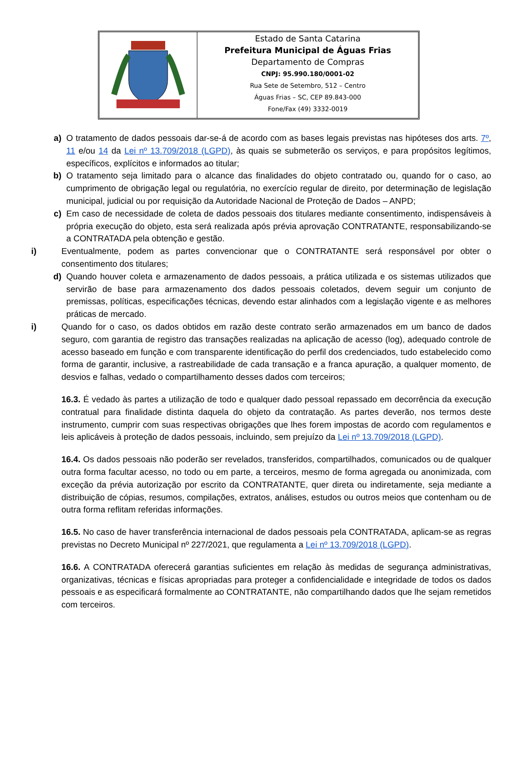Estado de Santa Catarina
Prefeitura Municipal de Águas Frias
Departamento de Compras
CNPJ: 95.990.180/0001-02
Rua Sete de Setembro, 512 – Centro
Águas Frias – SC, CEP 89.843-000
Fone/Fax (49) 3332-0019
a) O tratamento de dados pessoais dar-se-á de acordo com as bases legais previstas nas hipóteses dos arts. 7º, 11 e/ou 14 da Lei nº 13.709/2018 (LGPD), às quais se submeterão os serviços, e para propósitos legítimos, específicos, explícitos e informados ao titular;
b) O tratamento seja limitado para o alcance das finalidades do objeto contratado ou, quando for o caso, ao cumprimento de obrigação legal ou regulatória, no exercício regular de direito, por determinação de legislação municipal, judicial ou por requisição da Autoridade Nacional de Proteção de Dados – ANPD;
c) Em caso de necessidade de coleta de dados pessoais dos titulares mediante consentimento, indispensáveis à própria execução do objeto, esta será realizada após prévia aprovação CONTRATANTE, responsabilizando-se a CONTRATADA pela obtenção e gestão.
i) Eventualmente, podem as partes convencionar que o CONTRATANTE será responsável por obter o consentimento dos titulares;
d) Quando houver coleta e armazenamento de dados pessoais, a prática utilizada e os sistemas utilizados que servirão de base para armazenamento dos dados pessoais coletados, devem seguir um conjunto de premissas, políticas, especificações técnicas, devendo estar alinhados com a legislação vigente e as melhores práticas de mercado.
i) Quando for o caso, os dados obtidos em razão deste contrato serão armazenados em um banco de dados seguro, com garantia de registro das transações realizadas na aplicação de acesso (log), adequado controle de acesso baseado em função e com transparente identificação do perfil dos credenciados, tudo estabelecido como forma de garantir, inclusive, a rastreabilidade de cada transação e a franca apuração, a qualquer momento, de desvios e falhas, vedado o compartilhamento desses dados com terceiros;
16.3. É vedado às partes a utilização de todo e qualquer dado pessoal repassado em decorrência da execução contratual para finalidade distinta daquela do objeto da contratação. As partes deverão, nos termos deste instrumento, cumprir com suas respectivas obrigações que lhes forem impostas de acordo com regulamentos e leis aplicáveis à proteção de dados pessoais, incluindo, sem prejuízo da Lei nº 13.709/2018 (LGPD).
16.4. Os dados pessoais não poderão ser revelados, transferidos, compartilhados, comunicados ou de qualquer outra forma facultar acesso, no todo ou em parte, a terceiros, mesmo de forma agregada ou anonimizada, com exceção da prévia autorização por escrito da CONTRATANTE, quer direta ou indiretamente, seja mediante a distribuição de cópias, resumos, compilações, extratos, análises, estudos ou outros meios que contenham ou de outra forma reflitam referidas informações.
16.5. No caso de haver transferência internacional de dados pessoais pela CONTRATADA, aplicam-se as regras previstas no Decreto Municipal nº 227/2021, que regulamenta a Lei nº 13.709/2018 (LGPD).
16.6. A CONTRATADA oferecerá garantias suficientes em relação às medidas de segurança administrativas, organizativas, técnicas e físicas apropriadas para proteger a confidencialidade e integridade de todos os dados pessoais e as especificará formalmente ao CONTRATANTE, não compartilhando dados que lhe sejam remetidos com terceiros.